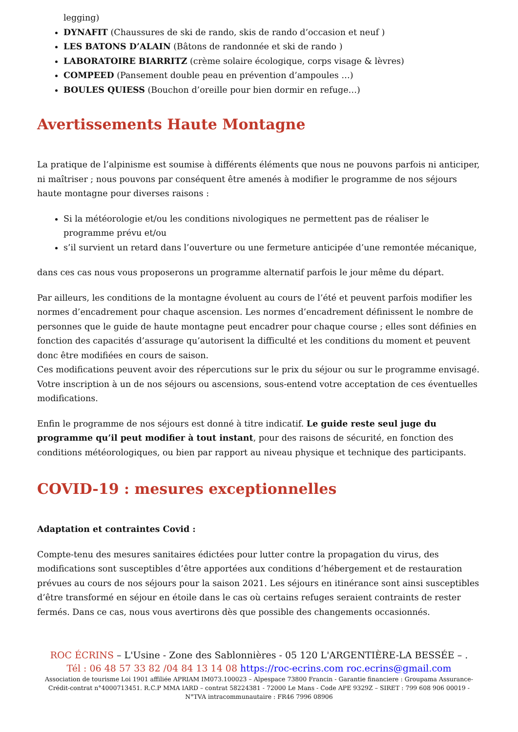legging)
DYNAFIT (Chaussures de ski de rando, skis de rando d’occasion et neuf )
LES BATONS D’ALAIN (Bâtons de randonnée et ski de rando )
LABORATOIRE BIARRITZ (crème solaire écologique, corps visage & lèvres)
COMPEED (Pansement double peau en prévention d’ampoules …)
BOULES QUIESS (Bouchon d’oreille pour bien dormir en refuge…)
Avertissements Haute Montagne
La pratique de l’alpinisme est soumise à différents éléments que nous ne pouvons parfois ni anticiper, ni maîtriser ; nous pouvons par conséquent être amenés à modifier le programme de nos séjours haute montagne pour diverses raisons :
Si la météorologie et/ou les conditions nivologiques ne permettent pas de réaliser le programme prévu et/ou
s’il survient un retard dans l’ouverture ou une fermeture anticipée d’une remontée mécanique,
dans ces cas nous vous proposerons un programme alternatif parfois le jour même du départ.
Par ailleurs, les conditions de la montagne évoluent au cours de l’été et peuvent parfois modifier les normes d’encadrement pour chaque ascension. Les normes d’encadrement définissent le nombre de personnes que le guide de haute montagne peut encadrer pour chaque course ; elles sont définies en fonction des capacités d’assurage qu’autorisent la difficulté et les conditions du moment et peuvent donc être modifiées en cours de saison.
Ces modifications peuvent avoir des répercutions sur le prix du séjour ou sur le programme envisagé. Votre inscription à un de nos séjours ou ascensions, sous-entend votre acceptation de ces éventuelles modifications.
Enfin le programme de nos séjours est donné à titre indicatif. Le guide reste seul juge du programme qu’il peut modifier à tout instant, pour des raisons de sécurité, en fonction des conditions météorologiques, ou bien par rapport au niveau physique et technique des participants.
COVID-19 : mesures exceptionnelles
Adaptation et contraintes Covid :
Compte-tenu des mesures sanitaires édictées pour lutter contre la propagation du virus, des modifications sont susceptibles d’être apportées aux conditions d’hébergement et de restauration prévues au cours de nos séjours pour la saison 2021. Les séjours en itinérance sont ainsi susceptibles d’être transformé en séjour en étoile dans le cas où certains refuges seraient contraints de rester fermés. Dans ce cas, nous vous avertirons dès que possible des changements occasionnés.
ROC ÉCRINS – L'Usine - Zone des Sablonnières - 05 120 L'ARGENTIÈRE-LA BESSÉE – .
Tél : 06 48 57 33 82 /04 84 13 14 08 https://roc-ecrins.com roc.ecrins@gmail.com
Association de tourisme Loi 1901 affiliée APRIAM IM073.100023 – Alpespace 73800 Francin - Garantie financiere : Groupama Assurance-Crédit-contrat n°4000713451. R.C.P MMA IARD – contrat 58224381 - 72000 Le Mans - Code APE 9329Z – SIRET : 799 608 906 00019 - N°TVA intracommunautaire : FR46 7996 08906